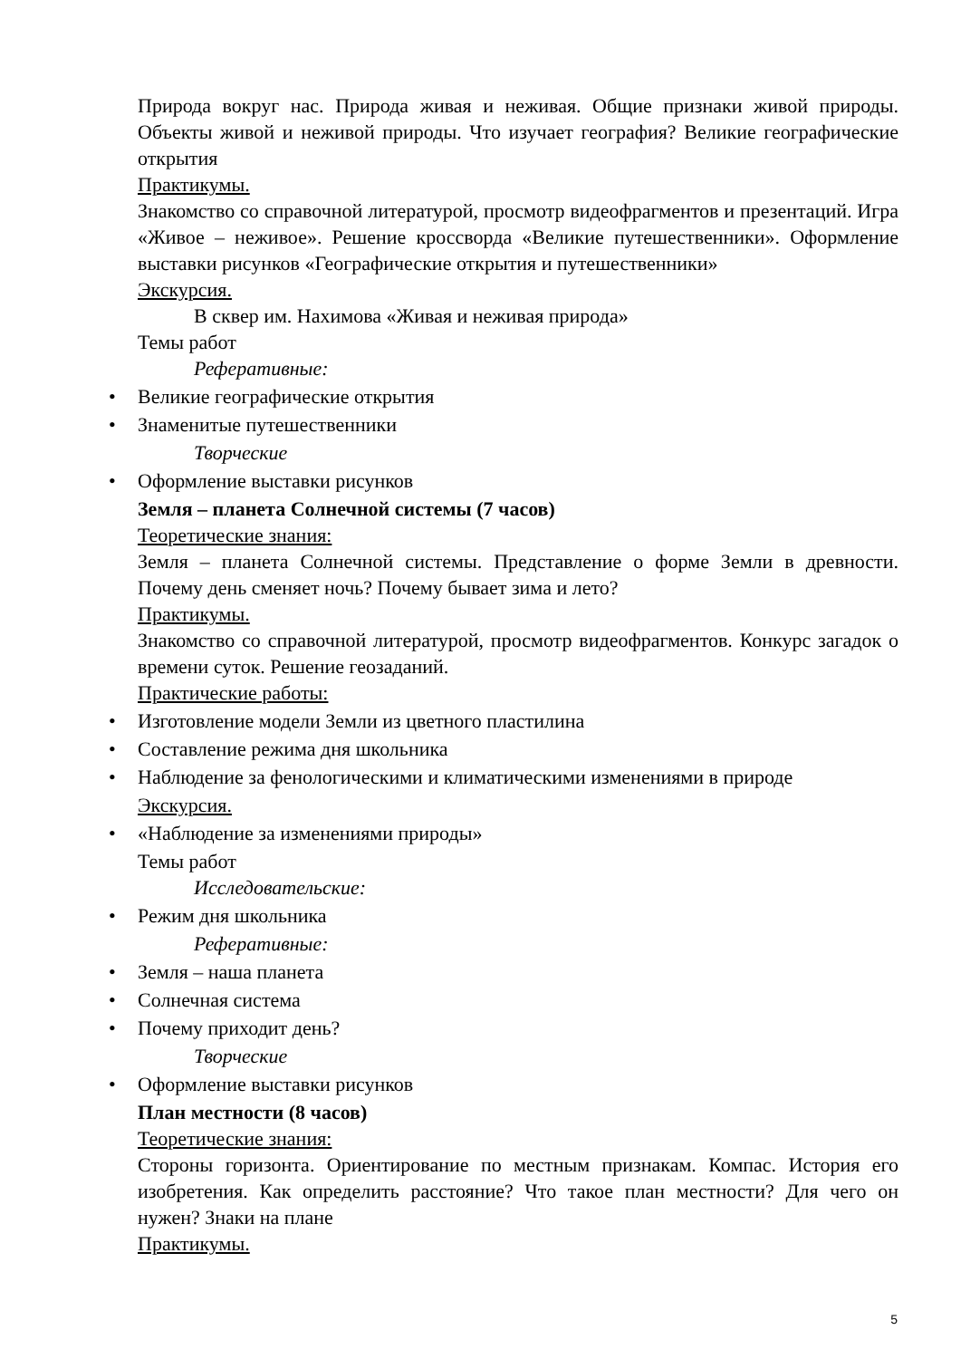Природа вокруг нас. Природа живая и неживая. Общие признаки живой природы. Объекты живой и неживой природы. Что изучает география? Великие географические открытия
Практикумы.
Знакомство со справочной литературой, просмотр видеофрагментов и презентаций. Игра «Живое – неживое». Решение кроссворда «Великие путешественники». Оформление выставки рисунков «Географические открытия и путешественники»
Экскурсия.
В сквер им. Нахимова «Живая и неживая природа»
Темы работ
Реферативные:
• Великие географические открытия
• Знаменитые путешественники
Творческие
• Оформление выставки рисунков
Земля – планета Солнечной системы (7 часов)
Теоретические знания:
Земля – планета Солнечной системы. Представление о форме Земли в древности. Почему день сменяет ночь? Почему бывает зима и лето?
Практикумы.
Знакомство со справочной литературой, просмотр видеофрагментов. Конкурс загадок о времени суток. Решение геозаданий.
Практические работы:
• Изготовление модели Земли из цветного пластилина
• Составление режима дня школьника
• Наблюдение за фенологическими и климатическими изменениями в природе
Экскурсия.
• «Наблюдение за изменениями природы»
Темы работ
Исследовательские:
• Режим дня школьника
Реферативные:
• Земля – наша планета
• Солнечная система
• Почему приходит день?
Творческие
• Оформление выставки рисунков
План местности (8 часов)
Теоретические знания:
Стороны горизонта. Ориентирование по местным признакам. Компас. История его изобретения. Как определить расстояние? Что такое план местности? Для чего он нужен? Знаки на плане
Практикумы.
5